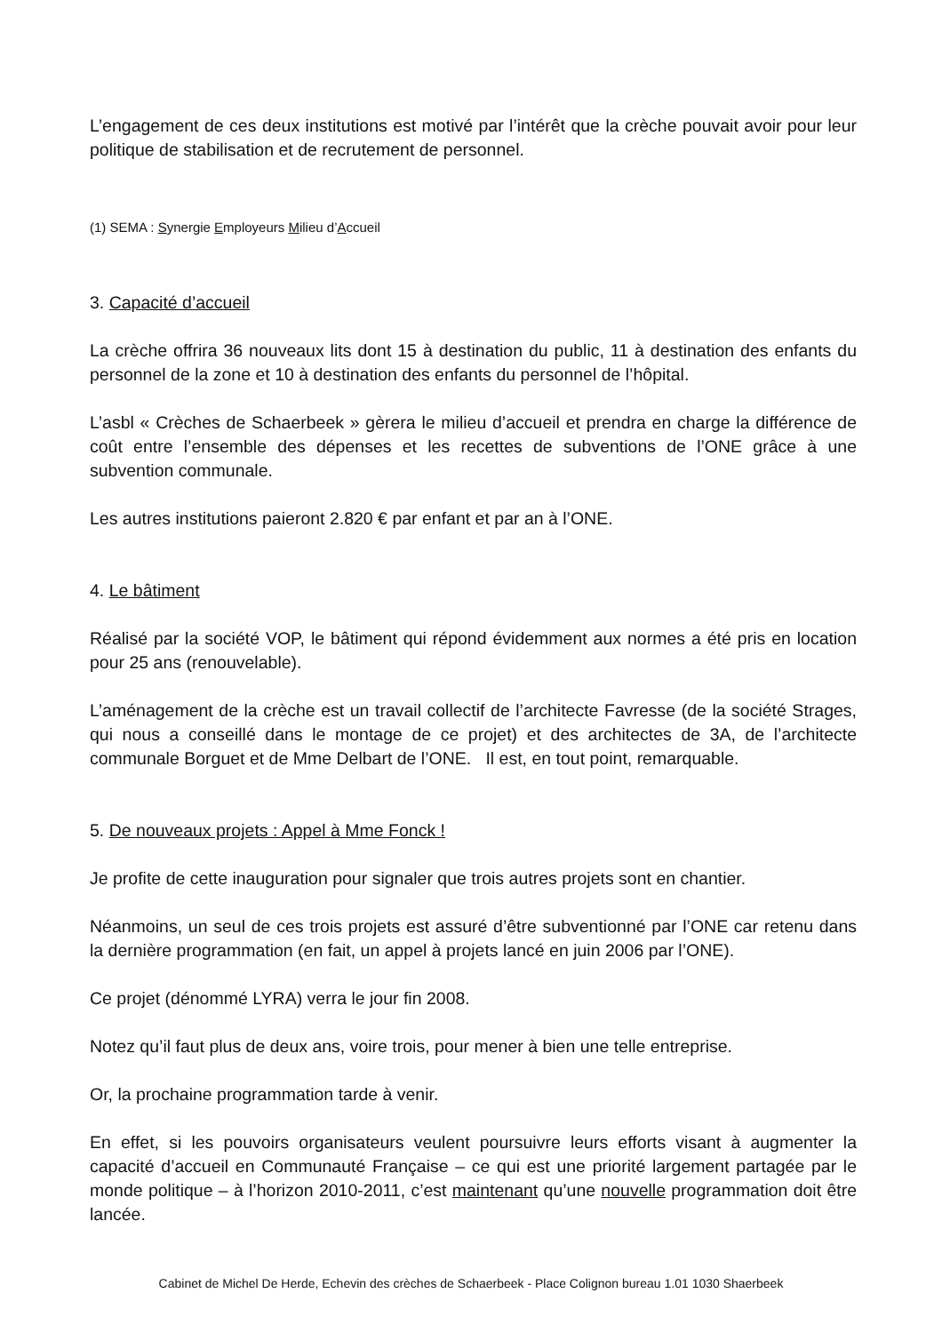L’engagement de ces deux institutions est motivé par l’intérêt que la crèche pouvait avoir pour leur politique de stabilisation et de recrutement de personnel.
(1) SEMA : Synergie Employeurs Milieu d’Accueil
3. Capacité d’accueil
La crèche offrira 36 nouveaux lits dont 15 à destination du public, 11 à destination des enfants du personnel de la zone et 10 à destination des enfants du personnel de l’hôpital.
L’asbl « Crèches de Schaerbeek » gèrera le milieu d’accueil et prendra en charge la différence de coût entre l’ensemble des dépenses et les recettes de subventions de l’ONE grâce à une subvention communale.
Les autres institutions paieront 2.820 € par enfant et par an à l’ONE.
4. Le bâtiment
Réalisé par la société VOP, le bâtiment qui répond évidemment aux normes a été pris en location pour 25 ans (renouvelable).
L’aménagement de la crèche est un travail collectif de l’architecte Favresse (de la société Strages, qui nous a conseillé dans le montage de ce projet) et des architectes de 3A, de l’architecte communale Borguet et de Mme Delbart de l’ONE. Il est, en tout point, remarquable.
5. De nouveaux projets : Appel à Mme Fonck !
Je profite de cette inauguration pour signaler que trois autres projets sont en chantier.
Néanmoins, un seul de ces trois projets est assuré d’être subventionné par l’ONE car retenu dans la dernière programmation (en fait, un appel à projets lancé en juin 2006 par l’ONE).
Ce projet (dénommé LYRA) verra le jour fin 2008.
Notez qu’il faut plus de deux ans, voire trois, pour mener à bien une telle entreprise.
Or, la prochaine programmation tarde à venir.
En effet, si les pouvoirs organisateurs veulent poursuivre leurs efforts visant à augmenter la capacité d’accueil en Communauté Française – ce qui est une priorité largement partagée par le monde politique – à l’horizon 2010-2011, c’est maintenant qu’une nouvelle programmation doit être lancée.
Cabinet de Michel De Herde, Echevin des crèches de Schaerbeek - Place Colignon bureau 1.01 1030 Shaerbeek